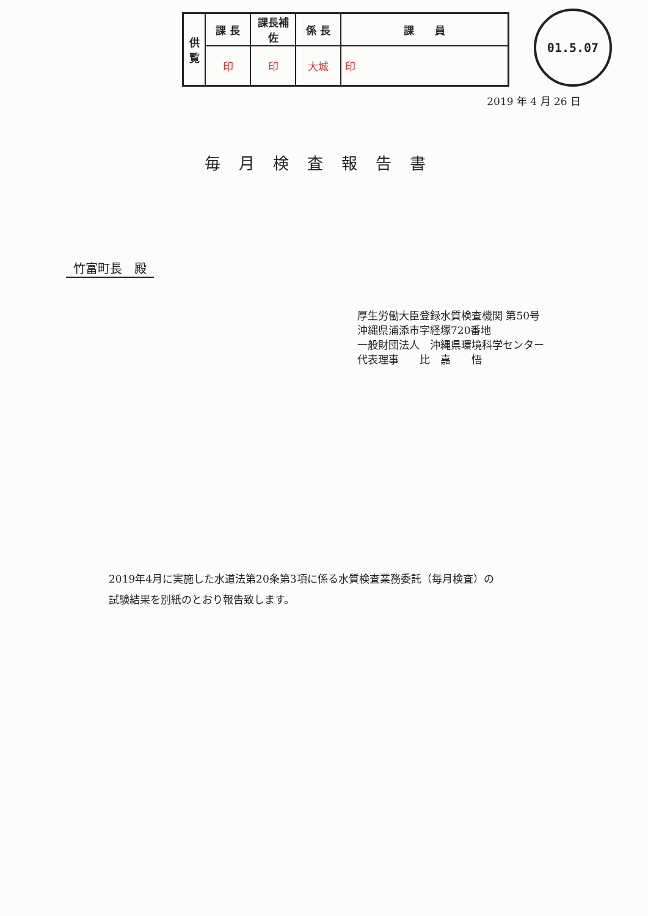| 供 覧 | 課 長 | 課長補佐 | 係 長 | 課 員 |
| | 印 | 印 | 大城 | 印 |
01.5.07
2019 年 4 月 26 日
毎月検査報告書
竹富町長　殿
厚生労働大臣登録水質検査機関 第50号
沖縄県浦添市字経塚720番地
一般財団法人　沖縄県環境科学センター
代表理事　　比　嘉　　悟
2019年4月に実施した水道法第20条第3項に係る水質検査業務委託（毎月検査）の
試験結果を別紙のとおり報告致します。